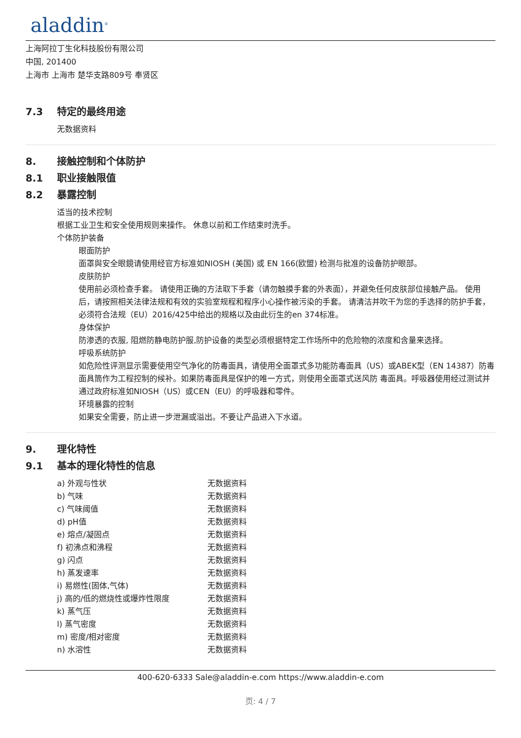aladdin<sup>®</sup>
上海阿拉丁生化科技股份有限公司
中国, 201400
上海市 上海市 楚华支路809号 奉贤区
7.3 特定的最终用途
无数据资料
8. 接触控制和个体防护
8.1 职业接触限值
8.2 暴露控制
适当的技术控制
根据工业卫生和安全使用规则来操作。 休息以前和工作结束时洗手。
个体防护装备
眼面防护
面罩與安全眼鏡请使用经官方标准如NIOSH (美国) 或 EN 166(欧盟) 检测与批准的设备防护眼部。
皮肤防护
使用前必须检查手套。 请使用正确的方法取下手套（请勿触摸手套的外表面），并避免任何皮肤部位接触产品。 使用后，请按照相关法律法规和有效的实验室规程和程序小心操作被污染的手套。 请清洁并吹干为您的手选择的防护手套，必须符合法规（EU）2016/425中给出的规格以及由此衍生的en 374标准。
身体保护
防渗透的衣服, 阻燃防静电防护服,防护设备的类型必须根据特定工作场所中的危险物的浓度和含量来选择。
呼吸系统防护
如危险性评测显示需要使用空气净化的防毒面具，请使用全面罩式多功能防毒面具（US）或ABEK型（EN 14387）防毒面具筒作为工程控制的候补。如果防毒面具是保护的唯一方式，则使用全面罩式送风防 毒面具。呼吸器使用经过测试并通过政府标准如NIOSH（US）或CEN（EU）的呼吸器和零件。
环境暴露的控制
如果安全需要，防止进一步泄漏或溢出。不要让产品进入下水道。
9. 理化特性
9.1 基本的理化特性的信息
| a) 外观与性状 | 无数据资料 |
| b) 气味 | 无数据资料 |
| c) 气味阈值 | 无数据资料 |
| d) pH值 | 无数据资料 |
| e) 熔点/凝固点 | 无数据资料 |
| f) 初沸点和沸程 | 无数据资料 |
| g) 闪点 | 无数据资料 |
| h) 蒸发速率 | 无数据资料 |
| i) 易燃性(固体,气体) | 无数据资料 |
| j) 高的/低的燃烧性或爆炸性限度 | 无数据资料 |
| k) 蒸气压 | 无数据资料 |
| l) 蒸气密度 | 无数据资料 |
| m) 密度/相对密度 | 无数据资料 |
| n) 水溶性 | 无数据资料 |
400-620-6333 Sale@aladdin-e.com https://www.aladdin-e.com
页: 4 / 7